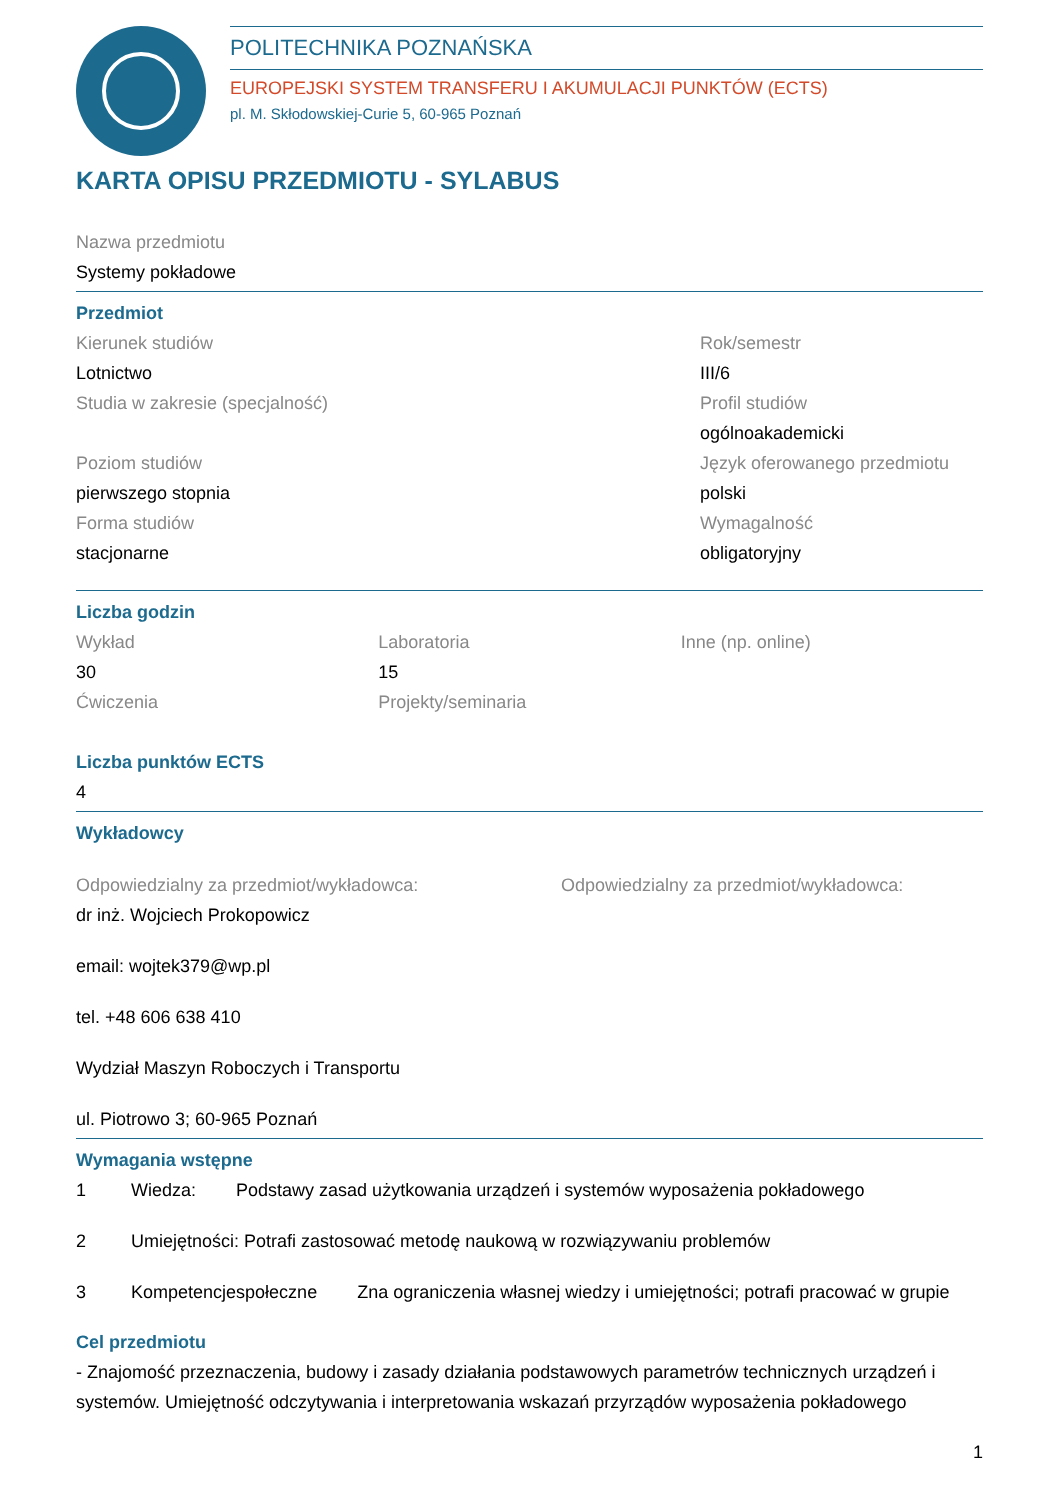POLITECHNIKA POZNAŃSKA
EUROPEJSKI SYSTEM TRANSFERU I AKUMULACJI PUNKTÓW (ECTS)
pl. M. Skłodowskiej-Curie 5, 60-965 Poznań
KARTA OPISU PRZEDMIOTU - SYLABUS
Nazwa przedmiotu
Systemy pokładowe
Przedmiot
Kierunek studiów
Lotnictwo
Studia w zakresie (specjalność)
Poziom studiów
pierwszego stopnia
Forma studiów
stacjonarne
Rok/semestr
III/6
Profil studiów
ogólnoakademicki
Język oferowanego przedmiotu
polski
Wymagalność
obligatoryjny
Liczba godzin
Wykład
30
Ćwiczenia
Laboratoria
15
Projekty/seminaria
Inne (np. online)
Liczba punktów ECTS
4
Wykładowcy
Odpowiedzialny za przedmiot/wykładowca:
dr inż. Wojciech Prokopowicz
email: wojtek379@wp.pl
tel. +48 606 638 410
Wydział Maszyn Roboczych i Transportu
ul. Piotrowo 3; 60-965 Poznań
Odpowiedzialny za przedmiot/wykładowca:
Wymagania wstępne
1 Wiedza: Podstawy zasad użytkowania urządzeń i systemów wyposażenia pokładowego
2 Umiejętności: Potrafi zastosować metodę naukową w rozwiązywaniu problemów
3 Kompetencjespołeczne Zna ograniczenia własnej wiedzy i umiejętności; potrafi pracować w grupie
Cel przedmiotu
- Znajomość przeznaczenia, budowy i zasady działania podstawowych parametrów technicznych urządzeń i systemów. Umiejętność odczytywania i interpretowania wskazań przyrządów wyposażenia pokładowego
1